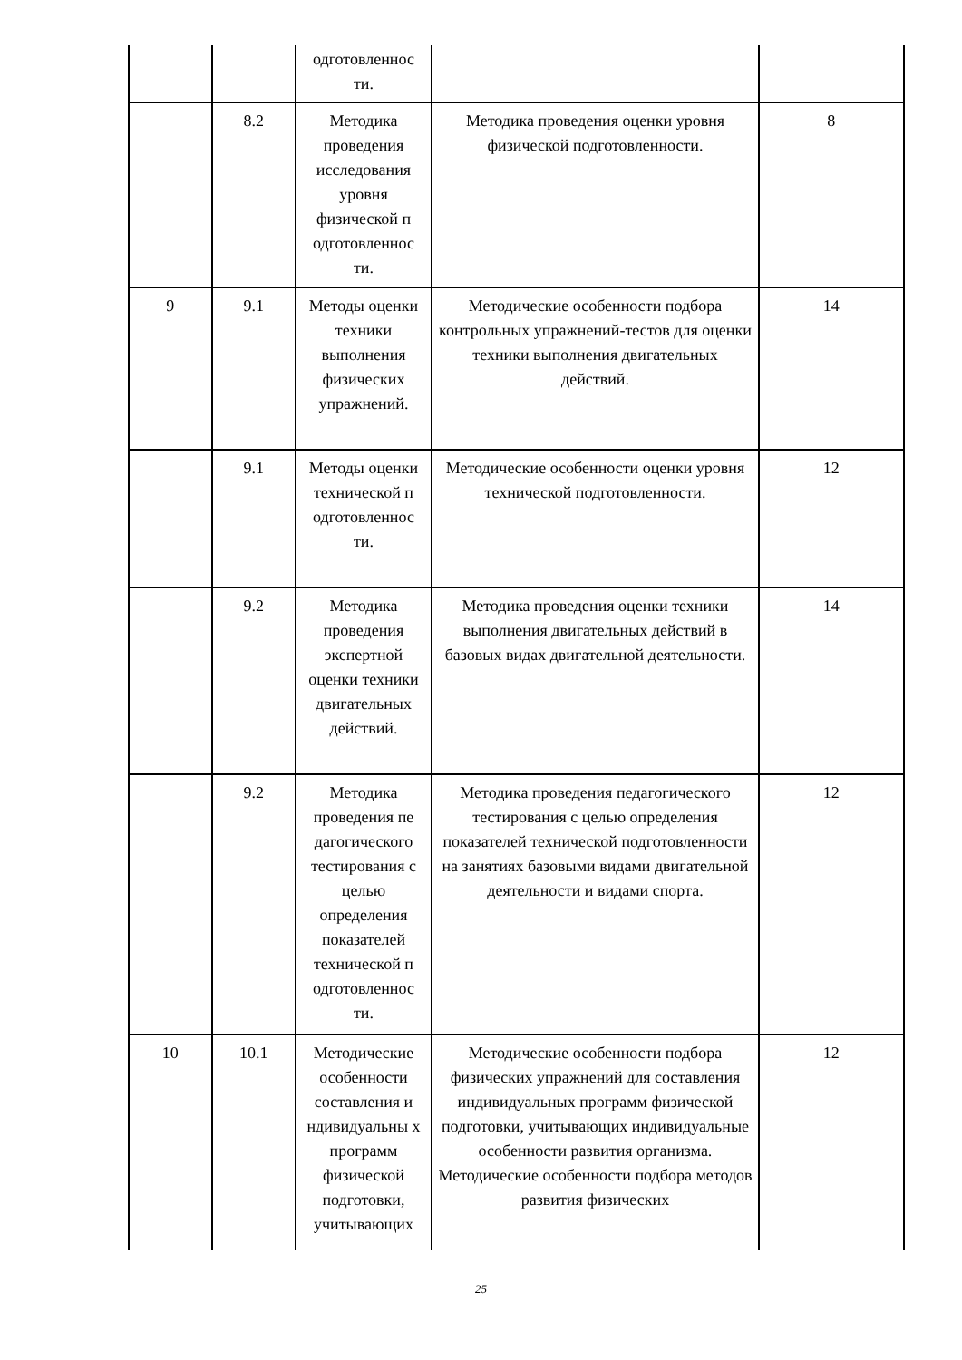| | | одготовленнос ти. | | |
| | 8.2 | Методика проведения исследования уровня физической п одготовленнос ти. | Методика проведения оценки уровня физической подготовленности. | 8 |
| 9 | 9.1 | Методы оценки техники выполнения физических упражнений. | Методические особенности подбора контрольных упражнений-тестов для оценки техники выполнения двигательных действий. | 14 |
| | 9.1 | Методы оценки технической п одготовленнос ти. | Методические особенности оценки уровня технической подготовленности. | 12 |
| | 9.2 | Методика проведения экспертной оценки техники двигательных действий. | Методика проведения оценки техники выполнения двигательных действий в базовых видах двигательной деятельности. | 14 |
| | 9.2 | Методика проведения пе дагогического тестирования с целью определения показателей технической п одготовленнос ти. | Методика проведения педагогического тестирования с целью определения показателей технической подготовленности на занятиях базовыми видами двигательной деятельности и видами спорта. | 12 |
| 10 | 10.1 | Методические особенности составления и ндивидуальны х программ физической подготовки, учитывающих | Методические особенности подбора физических упражнений для составления индивидуальных программ физической подготовки, учитывающих индивидуальные особенности развития организма. Методические особенности подбора методов развития физических | 12 |
25